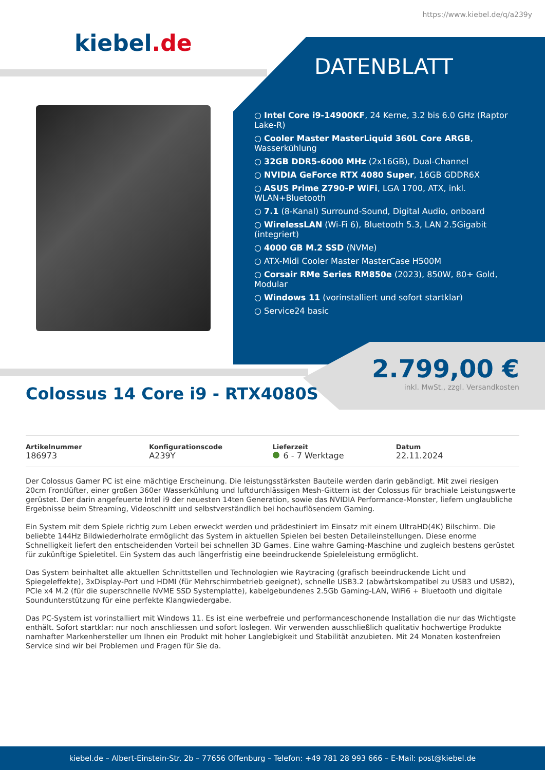https://www.kiebel.de/q/a239y
kiebel.de
DATENBLATT
○ Intel Core i9-14900KF, 24 Kerne, 3.2 bis 6.0 GHz (Raptor Lake-R)
○ Cooler Master MasterLiquid 360L Core ARGB, Wasserkühlung
○ 32GB DDR5-6000 MHz (2x16GB), Dual-Channel
○ NVIDIA GeForce RTX 4080 Super, 16GB GDDR6X
○ ASUS Prime Z790-P WiFi, LGA 1700, ATX, inkl. WLAN+Bluetooth
○ 7.1 (8-Kanal) Surround-Sound, Digital Audio, onboard
○ WirelessLAN (Wi-Fi 6), Bluetooth 5.3, LAN 2.5Gigabit (integriert)
○ 4000 GB M.2 SSD (NVMe)
○ ATX-Midi Cooler Master MasterCase H500M
○ Corsair RMe Series RM850e (2023), 850W, 80+ Gold, Modular
○ Windows 11 (vorinstalliert und sofort startklar)
○ Service24 basic
2.799,00 €
inkl. MwSt., zzgl. Versandkosten
Colossus 14 Core i9 - RTX4080S
Artikelnummer
186973
Konfigurationscode
A239Y
Lieferzeit
6 - 7 Werktage
Datum
22.11.2024
Der Colossus Gamer PC ist eine mächtige Erscheinung. Die leistungsstärksten Bauteile werden darin gebändigt. Mit zwei riesigen 20cm Frontlüfter, einer großen 360er Wasserkühlung und luftdurchlässigen Mesh-Gittern ist der Colossus für brachiale Leistungswerte gerüstet. Der darin angefeuerte Intel i9 der neuesten 14ten Generation, sowie das NVIDIA Performance-Monster, liefern unglaubliche Ergebnisse beim Streaming, Videoschnitt und selbstverständlich bei hochauflösendem Gaming.
Ein System mit dem Spiele richtig zum Leben erweckt werden und prädestiniert im Einsatz mit einem UltraHD(4K) Bilschirm. Die beliebte 144Hz Bildwiederholrate ermöglicht das System in aktuellen Spielen bei besten Detaileinstellungen. Diese enorme Schnelligkeit liefert den entscheidenden Vorteil bei schnellen 3D Games. Eine wahre Gaming-Maschine und zugleich bestens gerüstet für zukünftige Spieletitel. Ein System das auch längerfristig eine beeindruckende Spieleleistung ermöglicht.
Das System beinhaltet alle aktuellen Schnittstellen und Technologien wie Raytracing (grafisch beeindruckende Licht und Spiegeleffekte), 3xDisplay-Port und HDMI (für Mehrschirmbetrieb geeignet), schnelle USB3.2 (abwärtskompatibel zu USB3 und USB2), PCIe x4 M.2 (für die superschnelle NVME SSD Systemplatte), kabelgebundenes 2.5Gb Gaming-LAN, WiFi6 + Bluetooth und digitale Soundunterstützung für eine perfekte Klangwiedergabe.
Das PC-System ist vorinstalliert mit Windows 11. Es ist eine werbefreie und performanceschonende Installation die nur das Wichtigste enthält. Sofort startklar: nur noch anschliessen und sofort loslegen. Wir verwenden ausschließlich qualitativ hochwertige Produkte namhafter Markenhersteller um Ihnen ein Produkt mit hoher Langlebigkeit und Stabilität anzubieten. Mit 24 Monaten kostenfreien Service sind wir bei Problemen und Fragen für Sie da.
kiebel.de – Albert-Einstein-Str. 2b – 77656 Offenburg – Telefon: +49 781 28 993 666 – E-Mail: post@kiebel.de